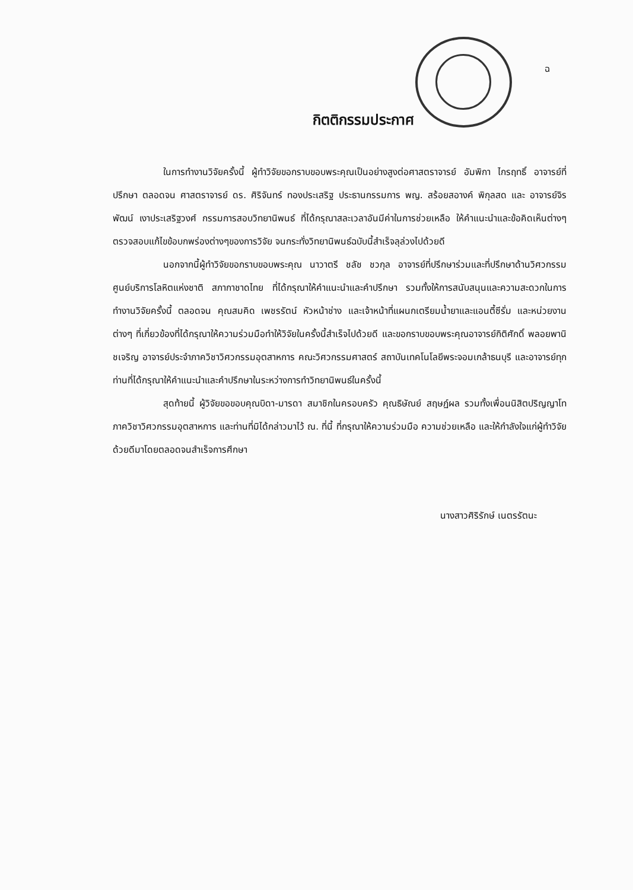ฉ
กิตติกรรมประกาศ
ในการทำงานวิจัยครั้งนี้ ผู้ทำวิจัยขอกราบขอบพระคุณเป็นอย่างสูงต่อศาสตราจารย์ อัมพิกา ไกรฤทธิ์ อาจารย์ที่ปรึกษา ตลอดจน ศาสตราจารย์ ดร. ศิริจันทร์ ทองประเสริฐ ประธานกรรมการ พญ. สร้อยสอางค์ พิกุลสด และ อาจารย์จิรพัฒน์ เงาประเสริฐวงศ์ กรรมการสอบวิทยานิพนธ์ ที่ได้กรุณาสละเวลาอันมีค่าในการช่วยเหลือ ให้คำแนะนำและข้อคิดเห็นต่างๆ ตรวจสอบแก้ไขข้อบกพร่องต่างๆของการวิจัย จนกระทั่งวิทยานิพนธ์ฉบับนี้สำเร็จลุล่วงไปด้วยดี
นอกจากนี้ผู้ทำวิจัยขอกราบขอบพระคุณ นาวาตรี ชลัช ชวกุล อาจารย์ที่ปรึกษาร่วมและที่ปรึกษาด้านวิศวกรรม ศูนย์บริการโลหิตแห่งชาติ สภากาชาดไทย ที่ได้กรุณาให้คำแนะนำและคำปรึกษา รวมทั้งให้การสนับสนุนและความสะดวกในการทำงานวิจัยครั้งนี้ ตลอดจน คุณสมคิด เพชรรัตน์ หัวหน้าช่าง และเจ้าหน้าที่แผนกเตรียมน้ำยาและแอนตี้ซีรั่ม และหน่วยงานต่างๆ ที่เกี่ยวข้องที่ได้กรุณาให้ความร่วมมือทำให้วิจัยในครั้งนี้สำเร็จไปด้วยดี และขอกราบขอบพระคุณอาจารย์กิติศักดิ์ พลอยพานิชเจริญ อาจารย์ประจำภาควิชาวิศวกรรมอุตสาหการ คณะวิศวกรรมศาสตร์ สถาบันเทคโนโลยีพระจอมเกล้าธนบุรี และอาจารย์ทุกท่านที่ได้กรุณาให้คำแนะนำและคำปรึกษาในระหว่างการทำวิทยานิพนธ์ในครั้งนี้
สุดท้ายนี้ ผู้วิจัยขอขอบคุณบิดา-มารดา สมาชิกในครอบครัว คุณธิษัณย์ สฤษฏ์ผล รวมทั้งเพื่อนนิสิตปริญญาโท ภาควิชาวิศวกรรมอุตสาหการ และท่านที่มิได้กล่าวมาไว้ ณ. ที่นี้ ที่กรุณาให้ความร่วมมือ ความช่วยเหลือ และให้กำลังใจแก่ผู้ทำวิจัยด้วยดีมาโดยตลอดจนสำเร็จการศึกษา
นางสาวศิริรักษ์ เนตรรัตนะ